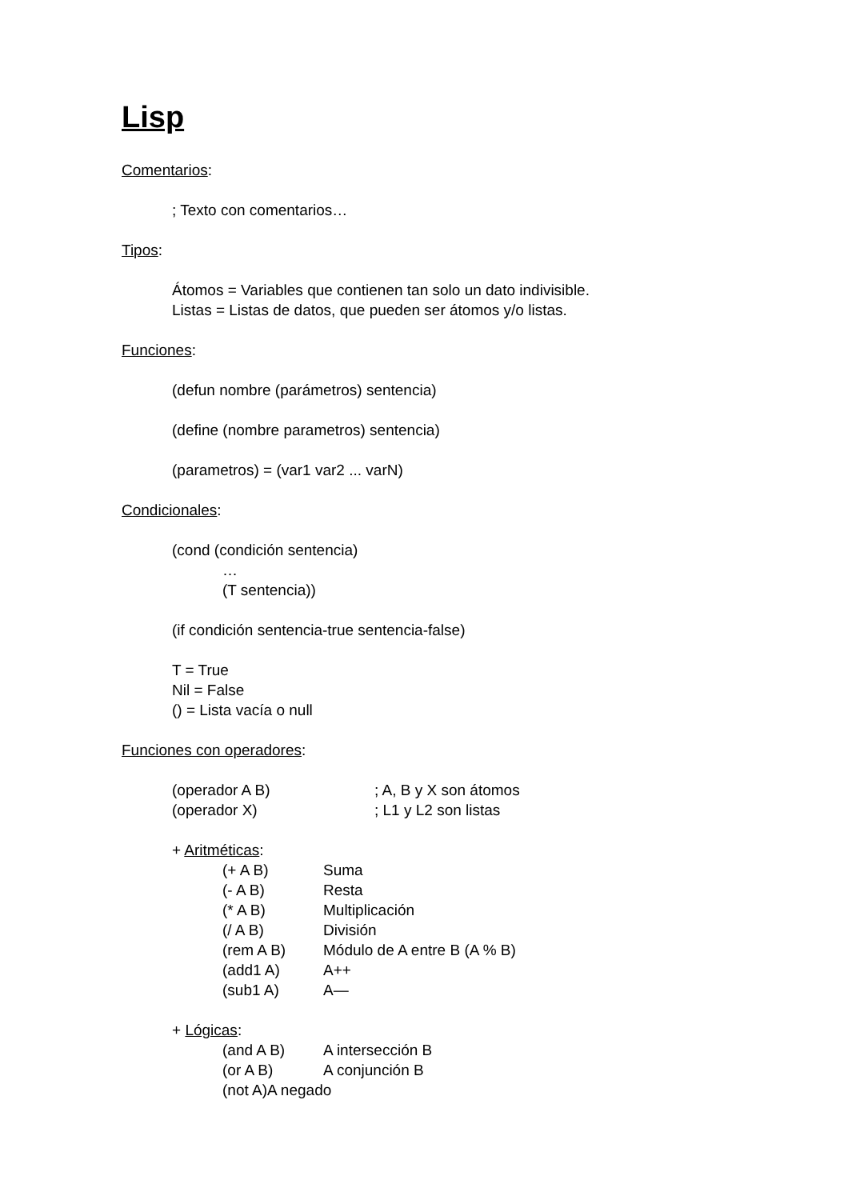Lisp
Comentarios:
; Texto con comentarios…
Tipos:
Átomos = Variables que contienen tan solo un dato indivisible.
Listas = Listas de datos, que pueden ser átomos y/o listas.
Funciones:
(defun nombre (parámetros) sentencia)
(define (nombre parametros) sentencia)
(parametros) = (var1 var2 ... varN)
Condicionales:
(cond (condición sentencia)
…
(T sentencia))
(if condición sentencia-true sentencia-false)
T = True
Nil = False
() = Lista vacía o null
Funciones con operadores:
(operador A B) ; A, B y X son átomos
(operador X) ; L1 y L2 son listas
+ Aritméticas:
(+ A B) Suma
(- A B) Resta
(* A B) Multiplicación
(/ A B) División
(rem A B) Módulo de A entre B (A % B)
(add1 A) A++
(sub1 A) A—
+ Lógicas:
(and A B) A intersección B
(or A B) A conjunción B
(not A)A negado